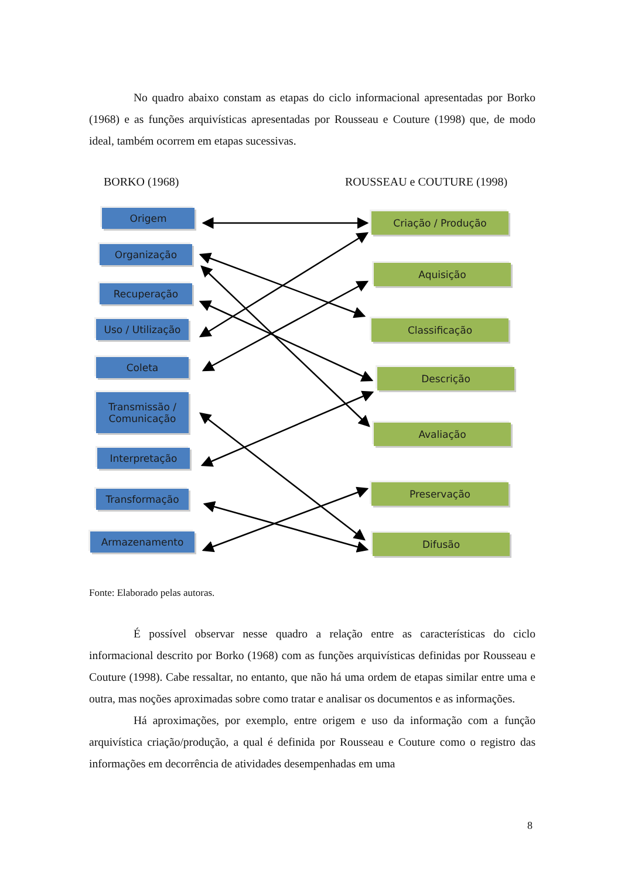No quadro abaixo constam as etapas do ciclo informacional apresentadas por Borko (1968) e as funções arquivísticas apresentadas por Rousseau e Couture (1998) que, de modo ideal, também ocorrem em etapas sucessivas.
BORKO (1968) ROUSSEAU e COUTURE (1998)
Origem
Organização
Recuperação
Uso / Utilização
Coleta
Transmissão /
Comunicação
Interpretação
Transformação
Armazenamento
Criação / Produção
Aquisição
Classificação
Descrição
Avaliação
Preservação
Difusão
Fonte: Elaborado pelas autoras.
É possível observar nesse quadro a relação entre as características do ciclo informacional descrito por Borko (1968) com as funções arquivísticas definidas por Rousseau e Couture (1998). Cabe ressaltar, no entanto, que não há uma ordem de etapas similar entre uma e outra, mas noções aproximadas sobre como tratar e analisar os documentos e as informações.
Há aproximações, por exemplo, entre origem e uso da informação com a função arquivística criação/produção, a qual é definida por Rousseau e Couture como o registro das informações em decorrência de atividades desempenhadas em uma
8